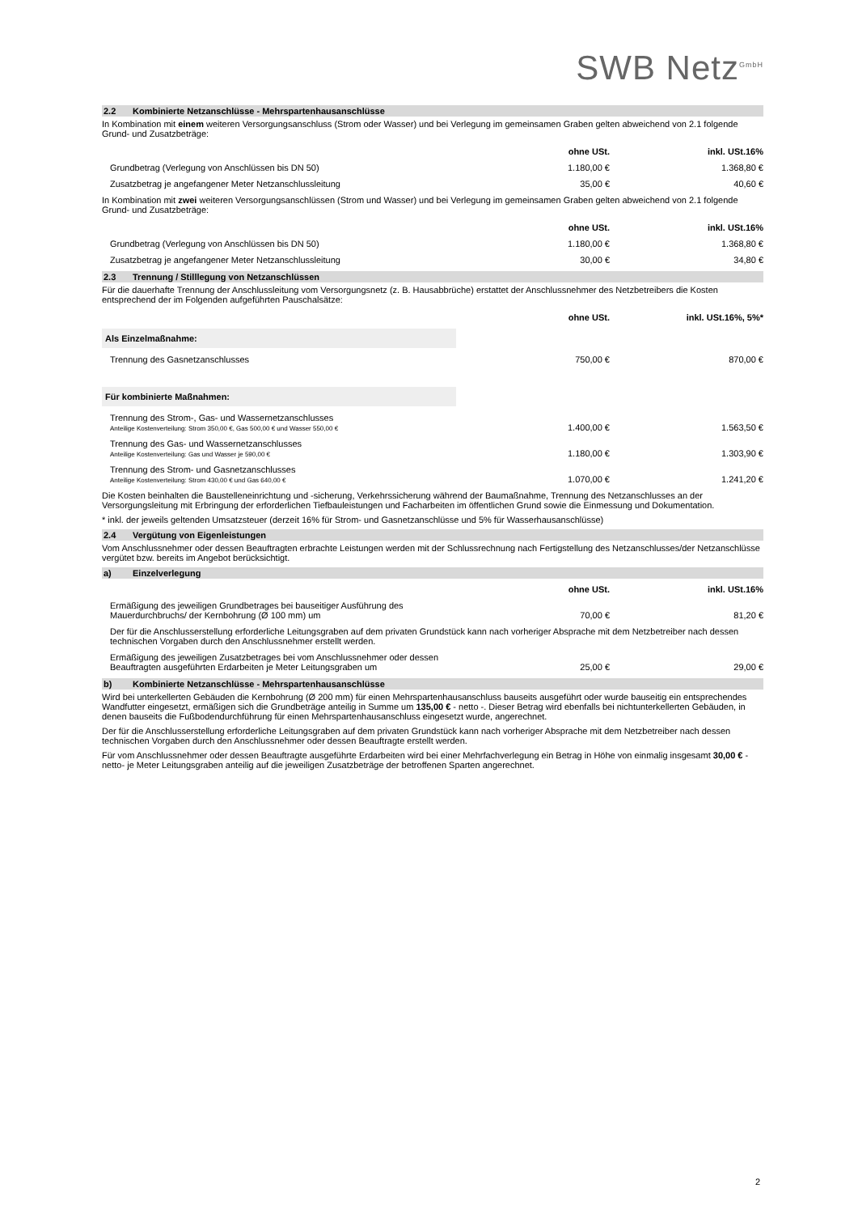SWB Netz<sup>GmbH</sup>
2.2 Kombinierte Netzanschlüsse - Mehrspartenhausanschlüsse
In Kombination mit einem weiteren Versorgungsanschluss (Strom oder Wasser) und bei Verlegung im gemeinsamen Graben gelten abweichend von 2.1 folgende Grund- und Zusatzbeträge:
| | ohne USt. | inkl. USt.16% |
| --- | --- | --- |
| Grundbetrag (Verlegung von Anschlüssen bis DN 50) | 1.180,00 € | 1.368,80 € |
| Zusatzbetrag je angefangener Meter Netzanschlussleitung | 35,00 € | 40,60 € |
In Kombination mit zwei weiteren Versorgungsanschlüssen (Strom und Wasser) und bei Verlegung im gemeinsamen Graben gelten abweichend von 2.1 folgende Grund- und Zusatzbeträge:
| | ohne USt. | inkl. USt.16% |
| --- | --- | --- |
| Grundbetrag (Verlegung von Anschlüssen bis DN 50) | 1.180,00 € | 1.368,80 € |
| Zusatzbetrag je angefangener Meter Netzanschlussleitung | 30,00 € | 34,80 € |
2.3 Trennung / Stilllegung von Netzanschlüssen
Für die dauerhafte Trennung der Anschlussleitung vom Versorgungsnetz (z. B. Hausabbrüche) erstattet der Anschlussnehmer des Netzbetreibers die Kosten entsprechend der im Folgenden aufgeführten Pauschalsätze:
| | ohne USt. | inkl. USt.16%, 5%* |
| --- | --- | --- |
| Als Einzelmaßnahme: | | |
| Trennung des Gasnetzanschlusses | 750,00 € | 870,00 € |
| Für kombinierte Maßnahmen: | | |
| Trennung des Strom-, Gas- und Wassernetzanschlusses Anteilige Kostenverteilung: Strom 350,00 €, Gas 500,00 € und Wasser 550,00 € | 1.400,00 € | 1.563,50 € |
| Trennung des Gas- und Wassernetzanschlusses Anteilige Kostenverteilung: Gas und Wasser je 590,00 € | 1.180,00 € | 1.303,90 € |
| Trennung des Strom- und Gasnetzanschlusses Anteilige Kostenverteilung: Strom 430,00 € und Gas 640,00 € | 1.070,00 € | 1.241,20 € |
Die Kosten beinhalten die Baustelleneinrichtung und -sicherung, Verkehrssicherung während der Baumaßnahme, Trennung des Netzanschlusses an der Versorgungsleitung mit Erbringung der erforderlichen Tiefbauleistungen und Facharbeiten im öffentlichen Grund sowie die Einmessung und Dokumentation.
* inkl. der jeweils geltenden Umsatzsteuer (derzeit 16% für Strom- und Gasnetzanschlüsse und 5% für Wasserhausanschlüsse)
2.4 Vergütung von Eigenleistungen
Vom Anschlussnehmer oder dessen Beauftragten erbrachte Leistungen werden mit der Schlussrechnung nach Fertigstellung des Netzanschlusses/der Netzanschlüsse vergütet bzw. bereits im Angebot berücksichtigt.
a) Einzelverlegung
| | ohne USt. | inkl. USt.16% |
| --- | --- | --- |
| Ermäßigung des jeweiligen Grundbetrages bei bauseitiger Ausführung des Mauerdurchbruchs/ der Kernbohrung (Ø 100 mm) um | 70,00 € | 81,20 € |
| Der für die Anschlusserstellung erforderliche Leitungsgraben auf dem privaten Grundstück kann nach vorheriger Absprache mit dem Netzbetreiber nach dessen technischen Vorgaben durch den Anschlussnehmer erstellt werden. | | |
| Ermäßigung des jeweiligen Zusatzbetrages bei vom Anschlussnehmer oder dessen Beauftragten ausgeführten Erdarbeiten je Meter Leitungsgraben um | 25,00 € | 29,00 € |
b) Kombinierte Netzanschlüsse - Mehrspartenhausanschlüsse
Wird bei unterkellerten Gebäuden die Kernbohrung (Ø 200 mm) für einen Mehrspartenhausanschluss bauseits ausgeführt oder wurde bauseitig ein entsprechendes Wandfutter eingesetzt, ermäßigen sich die Grundbeträge anteilig in Summe um 135,00 € - netto -. Dieser Betrag wird ebenfalls bei nichtunterkellerten Gebäuden, in denen bauseits die Fußbodendurchführung für einen Mehrspartenhausanschluss eingesetzt wurde, angerechnet.
Der für die Anschlusserstellung erforderliche Leitungsgraben auf dem privaten Grundstück kann nach vorheriger Absprache mit dem Netzbetreiber nach dessen technischen Vorgaben durch den Anschlussnehmer oder dessen Beauftragte erstellt werden.
Für vom Anschlussnehmer oder dessen Beauftragte ausgeführte Erdarbeiten wird bei einer Mehrfachverlegung ein Betrag in Höhe von einmalig insgesamt 30,00 € -netto- je Meter Leitungsgraben anteilig auf die jeweiligen Zusatzbeträge der betroffenen Sparten angerechnet.
2